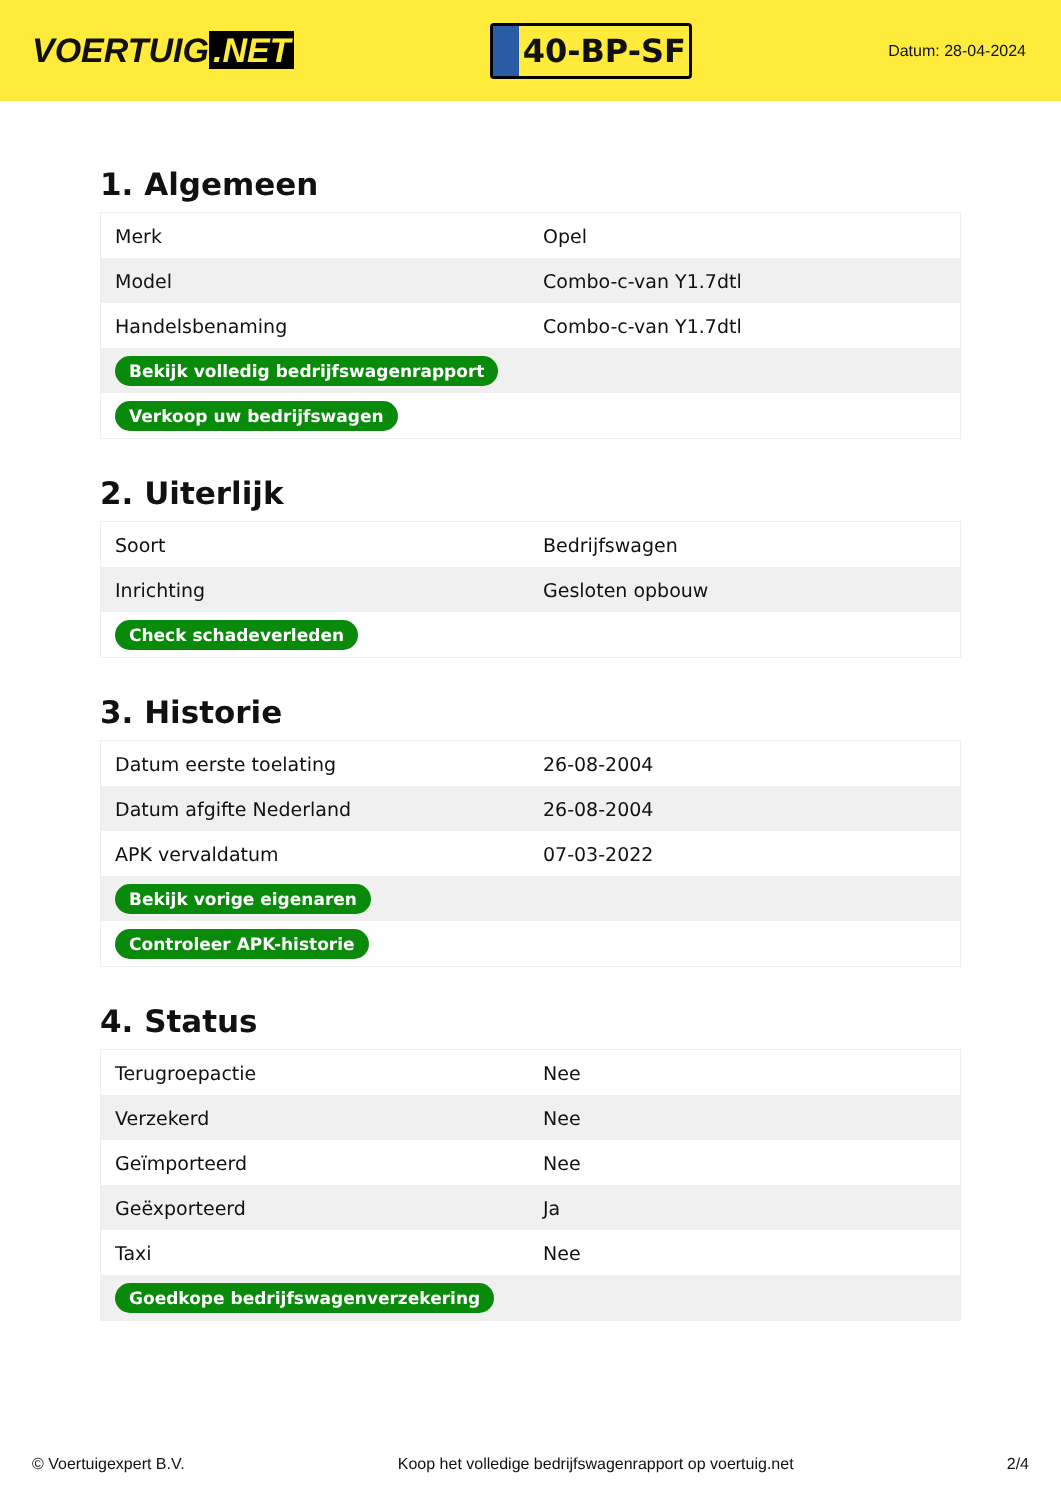VOERTUIG.NET
40-BP-SF
Datum: 28-04-2024
1. Algemeen
| Merk | Opel |
| Model | Combo-c-van Y1.7dtl |
| Handelsbenaming | Combo-c-van Y1.7dtl |
| Bekijk volledig bedrijfswagenrapport | |
| Verkoop uw bedrijfswagen | |
2. Uiterlijk
| Soort | Bedrijfswagen |
| Inrichting | Gesloten opbouw |
| Check schadeverleden | |
3. Historie
| Datum eerste toelating | 26-08-2004 |
| Datum afgifte Nederland | 26-08-2004 |
| APK vervaldatum | 07-03-2022 |
| Bekijk vorige eigenaren | |
| Controleer APK-historie | |
4. Status
| Terugroepactie | Nee |
| Verzekerd | Nee |
| Geïmporteerd | Nee |
| Geëxporteerd | Ja |
| Taxi | Nee |
| Goedkope bedrijfswagenverzekering | |
© Voertuigexpert B.V. Koop het volledige bedrijfswagenrapport op voertuig.net 2/4